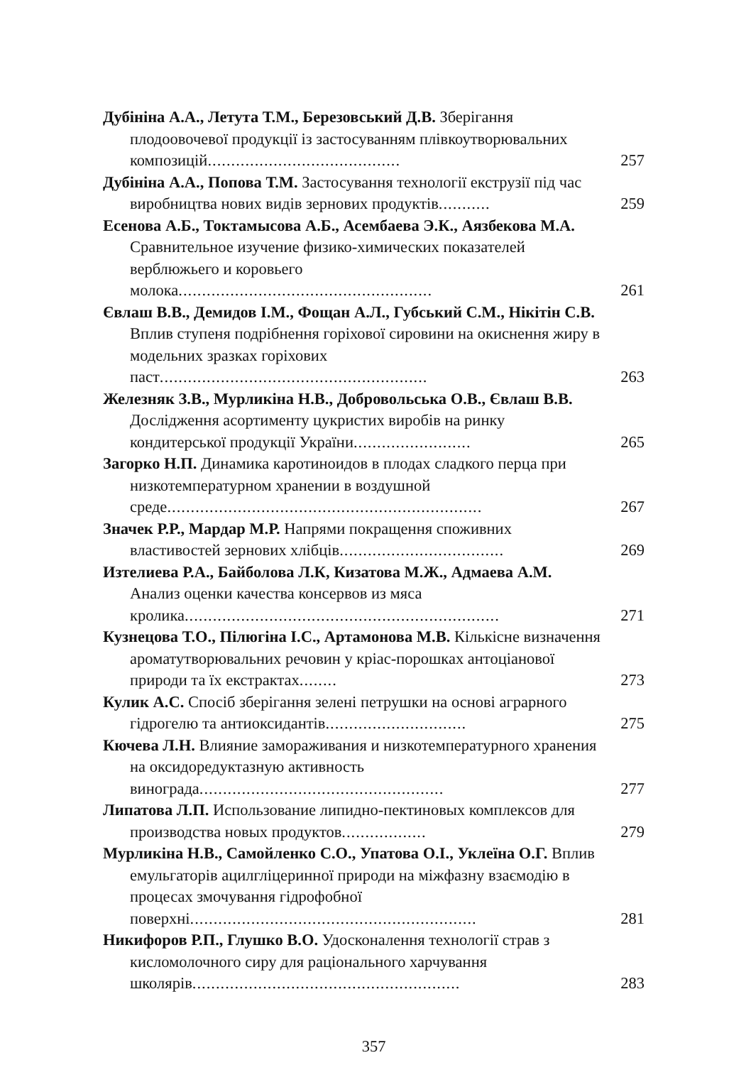Дубініна А.А., Летута Т.М., Березовський Д.В. Зберігання плодоовочевої продукції із застосуванням плівкоутворювальних композицій.........................................
257
Дубініна А.А., Попова Т.М. Застосування технології екструзії під час виробництва нових видів зернових продуктів...........
259
Есенова А.Б., Токтамысова А.Б., Асембаева Э.К., Аязбекова М.А. Сравнительное изучение физико-химических показателей верблюжьего и коровьего молока......................................................
261
Євлаш В.В., Демидов І.М., Фощан А.Л., Губський С.М., Нікітін С.В. Вплив ступеня подрібнення горіхової сировини на окиснення жиру в модельних зразках горіхових паст.........................................................
263
Железняк З.В., Мурликіна Н.В., Добровольська О.В., Євлаш В.В. Дослідження асортименту цукристих виробів на ринку кондитерської продукції України.........................
265
Загорко Н.П. Динамика каротиноидов в плодах сладкого перца при низкотемпературном хранении в воздушной среде...................................................................
267
Значек Р.Р., Мардар М.Р. Напрями покращення споживних властивостей зернових хлібців...................................
269
Изтелиева Р.А., Байболова Л.К, Кизатова М.Ж., Адмаева А.М. Анализ оценки качества консервов из мяса кролика...................................................................
271
Кузнецова Т.О., Пілюгіна І.С., Артамонова М.В. Кількісне визначення ароматутворювальних речовин у кріас-порошках антоціанової природи та їх екстрактах........
273
Кулик А.С. Спосіб зберігання зелені петрушки на основі аграрного гідрогелю та антиоксидантів..............................
275
Кючева Л.Н. Влияние замораживания и низкотемпературного хранения на оксидоредуктазную активность винограда....................................................
277
Липатова Л.П. Использование липидно-пектиновых комплексов для производства новых продуктов..................
279
Мурликіна Н.В., Самойленко С.О., Упатова О.І., Уклеїна О.Г. Вплив емульгаторів ацилгліцеринної природи на міжфазну взаємодію в процесах змочування гідрофобної поверхні.............................................................
281
Никифоров Р.П., Глушко В.О. Удосконалення технології страв з кисломолочного сиру для раціонального харчування школярів.........................................................
283
357